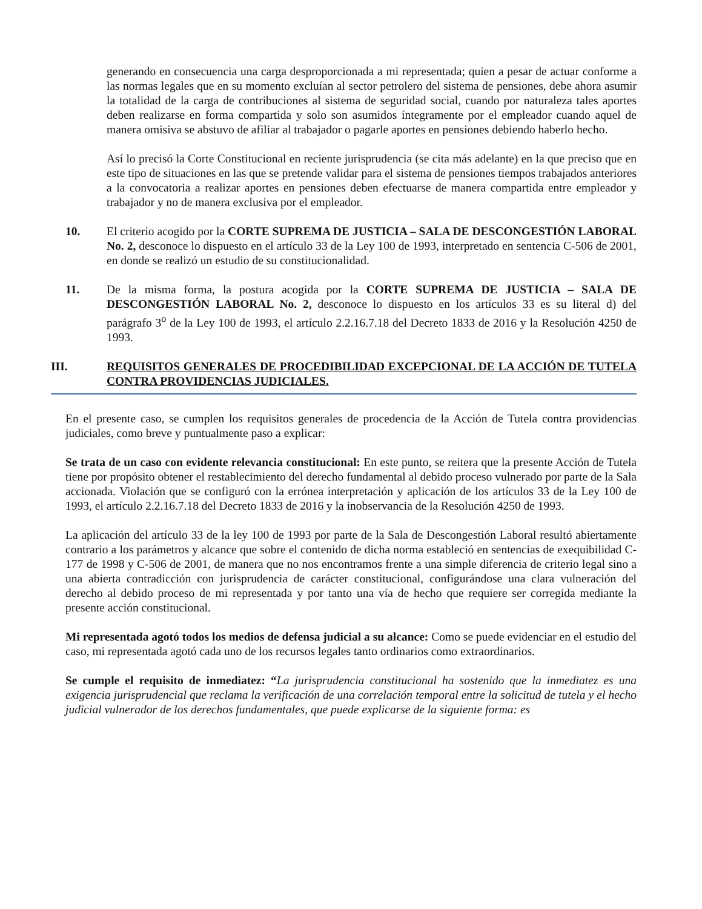generando en consecuencia una carga desproporcionada a mi representada; quien a pesar de actuar conforme a las normas legales que en su momento excluían al sector petrolero del sistema de pensiones, debe ahora asumir la totalidad de la carga de contribuciones al sistema de seguridad social, cuando por naturaleza tales aportes deben realizarse en forma compartida y solo son asumidos íntegramente por el empleador cuando aquel de manera omisiva se abstuvo de afiliar al trabajador o pagarle aportes en pensiones debiendo haberlo hecho.
Así lo precisó la Corte Constitucional en reciente jurisprudencia (se cita más adelante) en la que preciso que en este tipo de situaciones en las que se pretende validar para el sistema de pensiones tiempos trabajados anteriores a la convocatoria a realizar aportes en pensiones deben efectuarse de manera compartida entre empleador y trabajador y no de manera exclusiva por el empleador.
10. El criterio acogido por la CORTE SUPREMA DE JUSTICIA – SALA DE DESCONGESTIÓN LABORAL No. 2, desconoce lo dispuesto en el artículo 33 de la Ley 100 de 1993, interpretado en sentencia C-506 de 2001, en donde se realizó un estudio de su constitucionalidad.
11. De la misma forma, la postura acogida por la CORTE SUPREMA DE JUSTICIA – SALA DE DESCONGESTIÓN LABORAL No. 2, desconoce lo dispuesto en los artículos 33 es su literal d) del parágrafo 3<sup>o</sup> de la Ley 100 de 1993, el artículo 2.2.16.7.18 del Decreto 1833 de 2016 y la Resolución 4250 de 1993.
III. REQUISITOS GENERALES DE PROCEDIBILIDAD EXCEPCIONAL DE LA ACCIÓN DE TUTELA CONTRA PROVIDENCIAS JUDICIALES.
En el presente caso, se cumplen los requisitos generales de procedencia de la Acción de Tutela contra providencias judiciales, como breve y puntualmente paso a explicar:
Se trata de un caso con evidente relevancia constitucional: En este punto, se reitera que la presente Acción de Tutela tiene por propósito obtener el restablecimiento del derecho fundamental al debido proceso vulnerado por parte de la Sala accionada. Violación que se configuró con la errónea interpretación y aplicación de los artículos 33 de la Ley 100 de 1993, el artículo 2.2.16.7.18 del Decreto 1833 de 2016 y la inobservancia de la Resolución 4250 de 1993.
La aplicación del artículo 33 de la ley 100 de 1993 por parte de la Sala de Descongestión Laboral resultó abiertamente contrario a los parámetros y alcance que sobre el contenido de dicha norma estableció en sentencias de exequibilidad C-177 de 1998 y C-506 de 2001, de manera que no nos encontramos frente a una simple diferencia de criterio legal sino a una abierta contradicción con jurisprudencia de carácter constitucional, configurándose una clara vulneración del derecho al debido proceso de mi representada y por tanto una vía de hecho que requiere ser corregida mediante la presente acción constitucional.
Mi representada agotó todos los medios de defensa judicial a su alcance: Como se puede evidenciar en el estudio del caso, mi representada agotó cada uno de los recursos legales tanto ordinarios como extraordinarios.
Se cumple el requisito de inmediatez: “La jurisprudencia constitucional ha sostenido que la inmediatez es una exigencia jurisprudencial que reclama la verificación de una correlación temporal entre la solicitud de tutela y el hecho judicial vulnerador de los derechos fundamentales, que puede explicarse de la siguiente forma: es